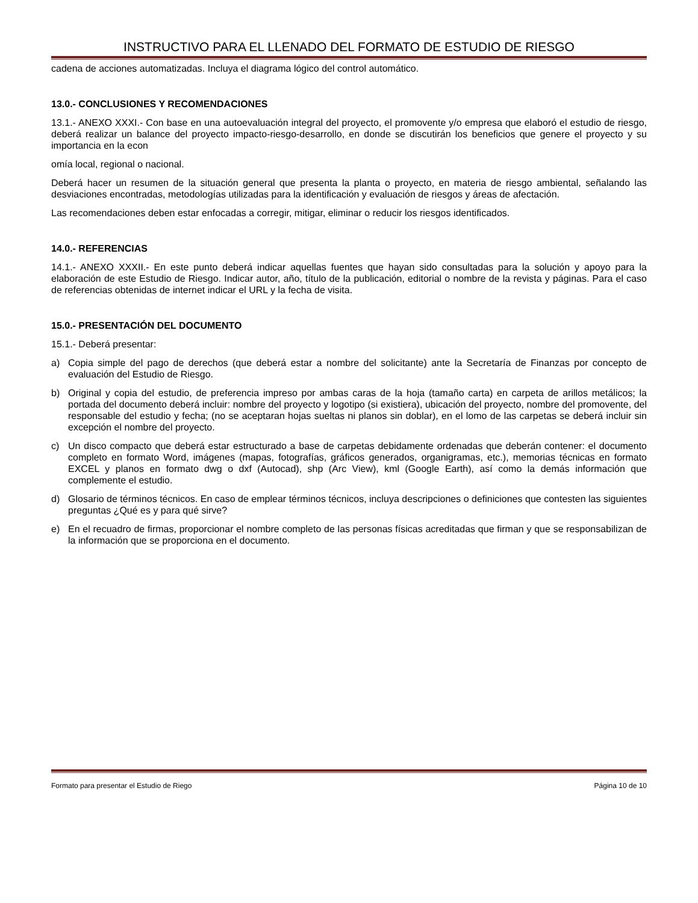INSTRUCTIVO PARA EL LLENADO DEL FORMATO DE ESTUDIO DE RIESGO
cadena de acciones automatizadas. Incluya el diagrama lógico del control automático.
13.0.- CONCLUSIONES Y RECOMENDACIONES
13.1.- ANEXO XXXI.- Con base en una autoevaluación integral del proyecto, el promovente y/o empresa que elaboró el estudio de riesgo, deberá realizar un balance del proyecto impacto-riesgo-desarrollo, en donde se discutirán los beneficios que genere el proyecto y su importancia en la econ
omía local, regional o nacional.
Deberá hacer un resumen de la situación general que presenta la planta o proyecto, en materia de riesgo ambiental, señalando las desviaciones encontradas, metodologías utilizadas para la identificación y evaluación de riesgos y áreas de afectación.
Las recomendaciones deben estar enfocadas a corregir, mitigar, eliminar o reducir los riesgos identificados.
14.0.- REFERENCIAS
14.1.- ANEXO XXXII.- En este punto deberá indicar aquellas fuentes que hayan sido consultadas para la solución y apoyo para la elaboración de este Estudio de Riesgo. Indicar autor, año, título de la publicación, editorial o nombre de la revista y páginas. Para el caso de referencias obtenidas de internet indicar el URL y la fecha de visita.
15.0.- PRESENTACIÓN DEL DOCUMENTO
15.1.- Deberá presentar:
a) Copia simple del pago de derechos (que deberá estar a nombre del solicitante) ante la Secretaría de Finanzas por concepto de evaluación del Estudio de Riesgo.
b) Original y copia del estudio, de preferencia impreso por ambas caras de la hoja (tamaño carta) en carpeta de arillos metálicos; la portada del documento deberá incluir: nombre del proyecto y logotipo (si existiera), ubicación del proyecto, nombre del promovente, del responsable del estudio y fecha; (no se aceptaran hojas sueltas ni planos sin doblar), en el lomo de las carpetas se deberá incluir sin excepción el nombre del proyecto.
c) Un disco compacto que deberá estar estructurado a base de carpetas debidamente ordenadas que deberán contener: el documento completo en formato Word, imágenes (mapas, fotografías, gráficos generados, organigramas, etc.), memorias técnicas en formato EXCEL y planos en formato dwg o dxf (Autocad), shp (Arc View), kml (Google Earth), así como la demás información que complemente el estudio.
d) Glosario de términos técnicos. En caso de emplear términos técnicos, incluya descripciones o definiciones que contesten las siguientes preguntas ¿Qué es y para qué sirve?
e) En el recuadro de firmas, proporcionar el nombre completo de las personas físicas acreditadas que firman y que se responsabilizan de la información que se proporciona en el documento.
Formato para presentar el Estudio de Riego Página 10 de 10